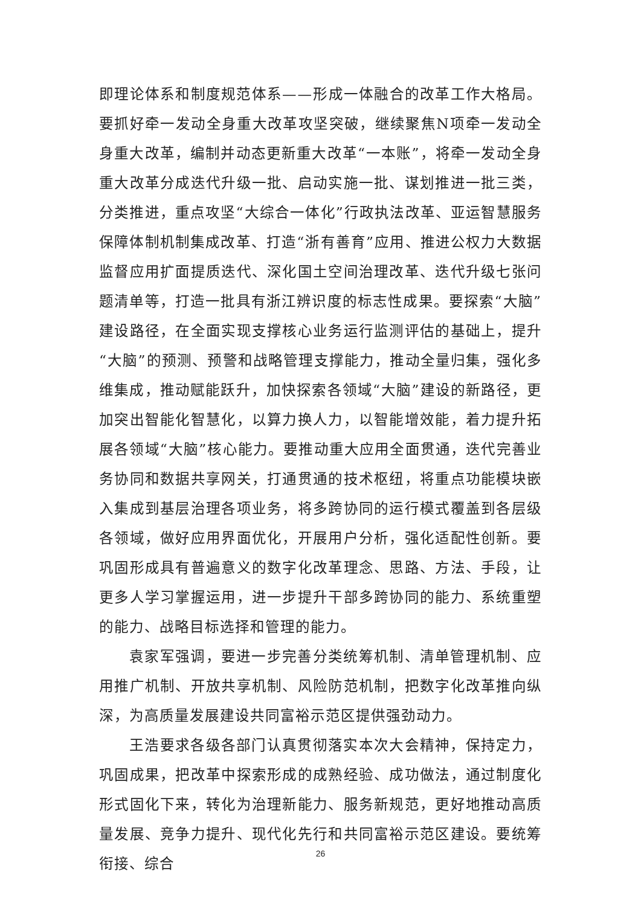即理论体系和制度规范体系——形成一体融合的改革工作大格局。要抓好牵一发动全身重大改革攻坚突破，继续聚焦N项牵一发动全身重大改革，编制并动态更新重大改革“一本账”，将牵一发动全身重大改革分成迭代升级一批、启动实施一批、谋划推进一批三类，分类推进，重点攻坚“大综合一体化”行政执法改革、亚运智慧服务保障体制机制集成改革、打造“浙有善育”应用、推进公权力大数据监督应用扩面提质迭代、深化国土空间治理改革、迭代升级七张问题清单等，打造一批具有浙江辨识度的标志性成果。要探索“大脑”建设路径，在全面实现支撑核心业务运行监测评估的基础上，提升“大脑”的预测、预警和战略管理支撑能力，推动全量归集，强化多维集成，推动赋能跃升，加快探索各领域“大脑”建设的新路径，更加突出智能化智慧化，以算力换人力，以智能增效能，着力提升拓展各领域“大脑”核心能力。要推动重大应用全面贯通，迭代完善业务协同和数据共享网关，打通贯通的技术枢纽，将重点功能模块嵌入集成到基层治理各项业务，将多跨协同的运行模式覆盖到各层级各领域，做好应用界面优化，开展用户分析，强化适配性创新。要巩固形成具有普遍意义的数字化改革理念、思路、方法、手段，让更多人学习掌握运用，进一步提升干部多跨协同的能力、系统重塑的能力、战略目标选择和管理的能力。
袁家军强调，要进一步完善分类统筹机制、清单管理机制、应用推广机制、开放共享机制、风险防范机制，把数字化改革推向纵深，为高质量发展建设共同富裕示范区提供强劲动力。
王浩要求各级各部门认真贯彻落实本次大会精神，保持定力，巩固成果，把改革中探索形成的成熟经验、成功做法，通过制度化形式固化下来，转化为治理新能力、服务新规范，更好地推动高质量发展、竞争力提升、现代化先行和共同富裕示范区建设。要统筹衔接、综合
26